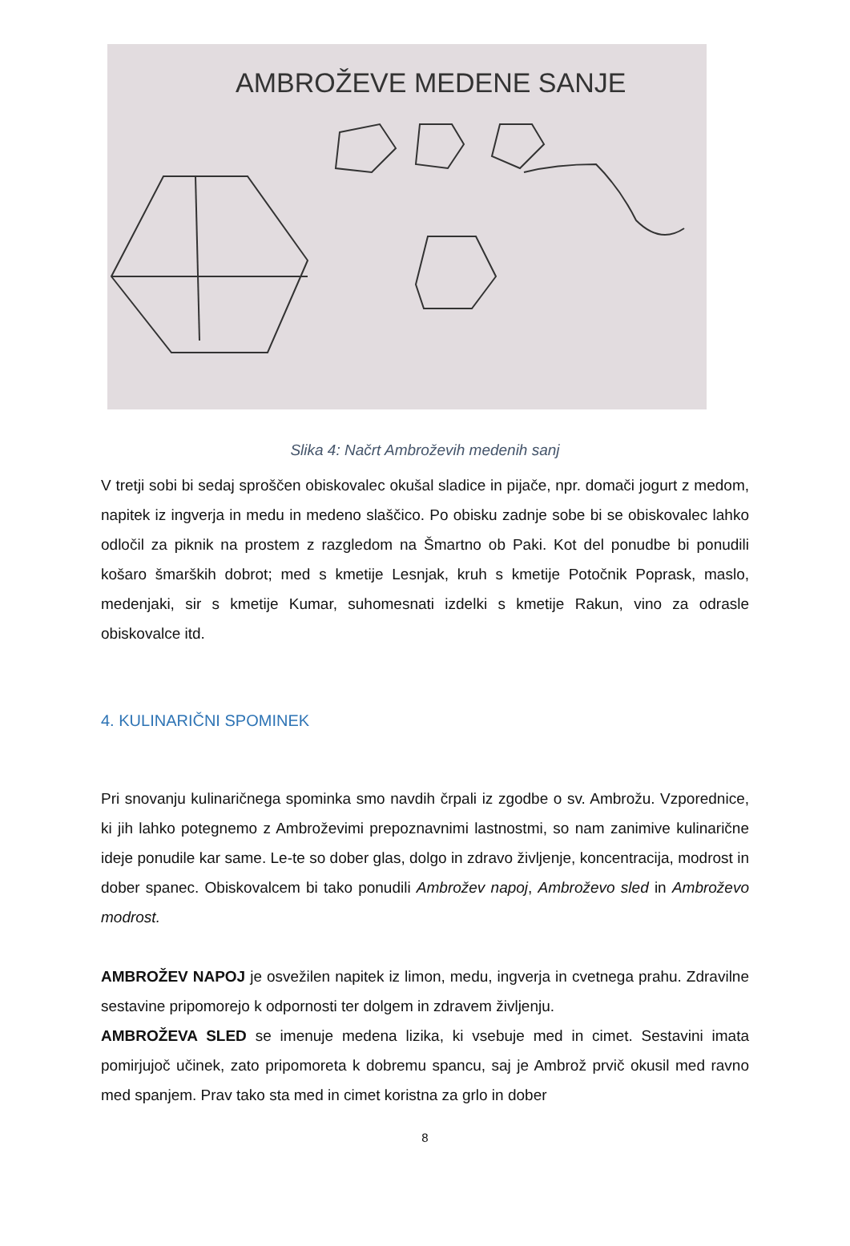AMBROŽEVE MEDENE SANJE
Slika 4: Načrt Ambroževih medenih sanj
V tretji sobi bi sedaj sproščen obiskovalec okušal sladice in pijače, npr. domači jogurt z medom, napitek iz ingverja in medu in medeno slaščico. Po obisku zadnje sobe bi se obiskovalec lahko odločil za piknik na prostem z razgledom na Šmartno ob Paki. Kot del ponudbe bi ponudili košaro šmarških dobrot; med s kmetije Lesnjak, kruh s kmetije Potočnik Poprask, maslo, medenjaki, sir s kmetije Kumar, suhomesnati izdelki s kmetije Rakun, vino za odrasle obiskovalce itd.
4. KULINARIČNI SPOMINEK
Pri snovanju kulinaričnega spominka smo navdih črpali iz zgodbe o sv. Ambrožu. Vzporednice, ki jih lahko potegnemo z Ambroževimi prepoznavnimi lastnostmi, so nam zanimive kulinarične ideje ponudile kar same. Le-te so dober glas, dolgo in zdravo življenje, koncentracija, modrost in dober spanec. Obiskovalcem bi tako ponudili Ambrožev napoj, Ambroževo sled in Ambroževo modrost.
AMBROŽEV NAPOJ je osvežilen napitek iz limon, medu, ingverja in cvetnega prahu. Zdravilne sestavine pripomorejo k odpornosti ter dolgem in zdravem življenju.
AMBROŽEVA SLED se imenuje medena lizika, ki vsebuje med in cimet. Sestavini imata pomirjujoč učinek, zato pripomoreta k dobremu spancu, saj je Ambrož prvič okusil med ravno med spanjem. Prav tako sta med in cimet koristna za grlo in dober
8